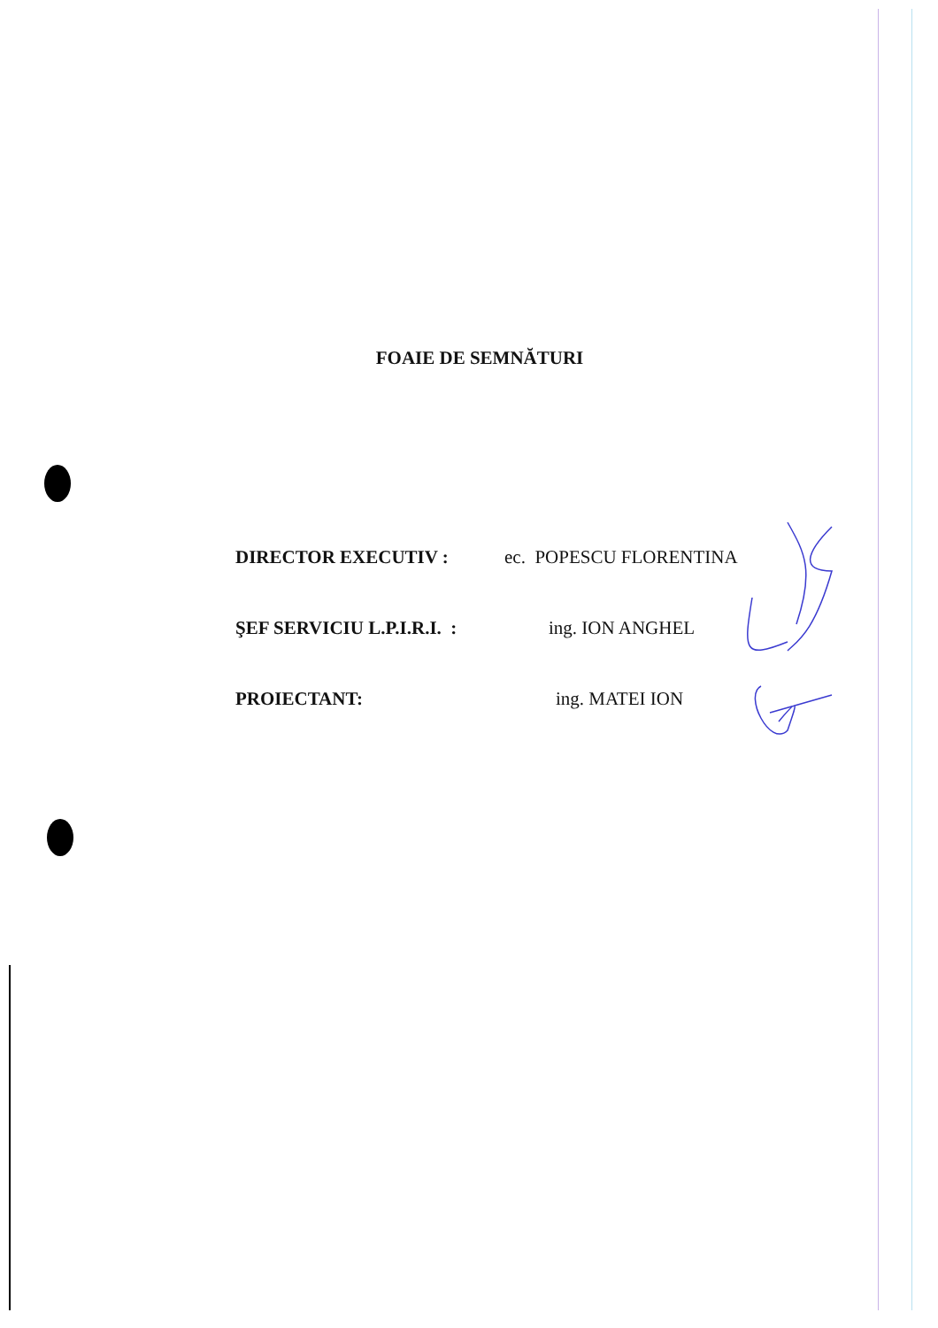FOAIE DE SEMNĂTURI
DIRECTOR EXECUTIV : ec. POPESCU FLORENTINA
ŞEF SERVICIU L.P.I.R.I. : ing. ION ANGHEL
PROIECTANT: ing. MATEI ION